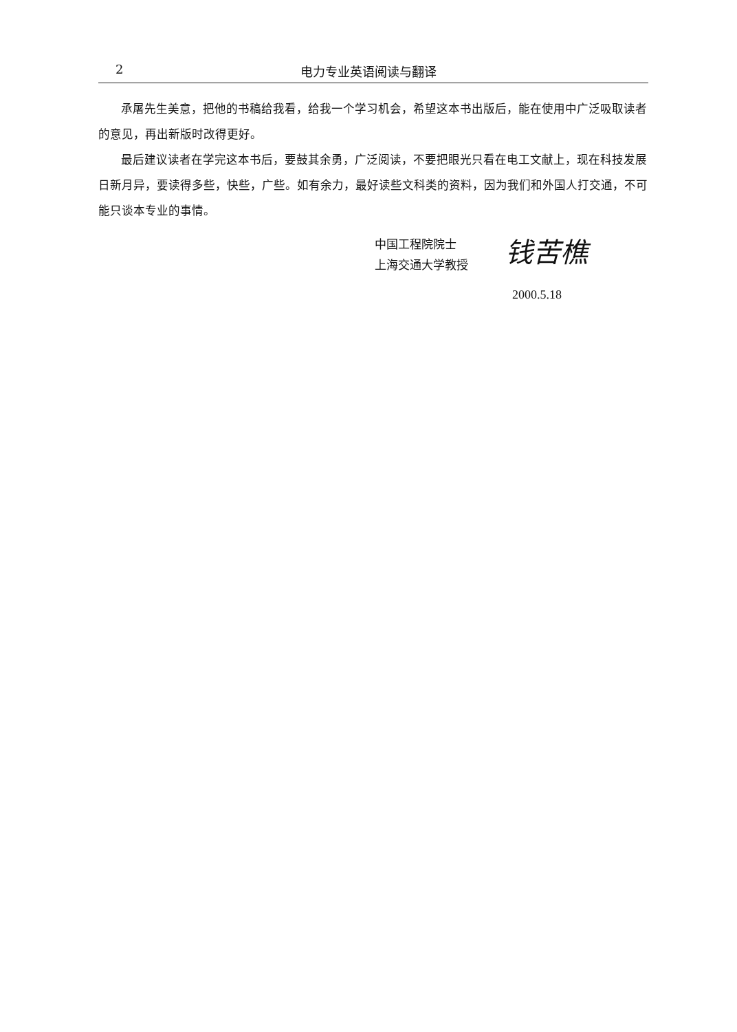2 电力专业英语阅读与翻译
承屠先生美意，把他的书稿给我看，给我一个学习机会，希望这本书出版后，能在使用中广泛吸取读者的意见，再出新版时改得更好。
最后建议读者在学完这本书后，要鼓其余勇，广泛阅读，不要把眼光只看在电工文献上，现在科技发展日新月异，要读得多些，快些，广些。如有余力，最好读些文科类的资料，因为我们和外国人打交通，不可能只谈本专业的事情。
中国工程院院士
上海交通大学教授
钱苦樵
2000.5.18